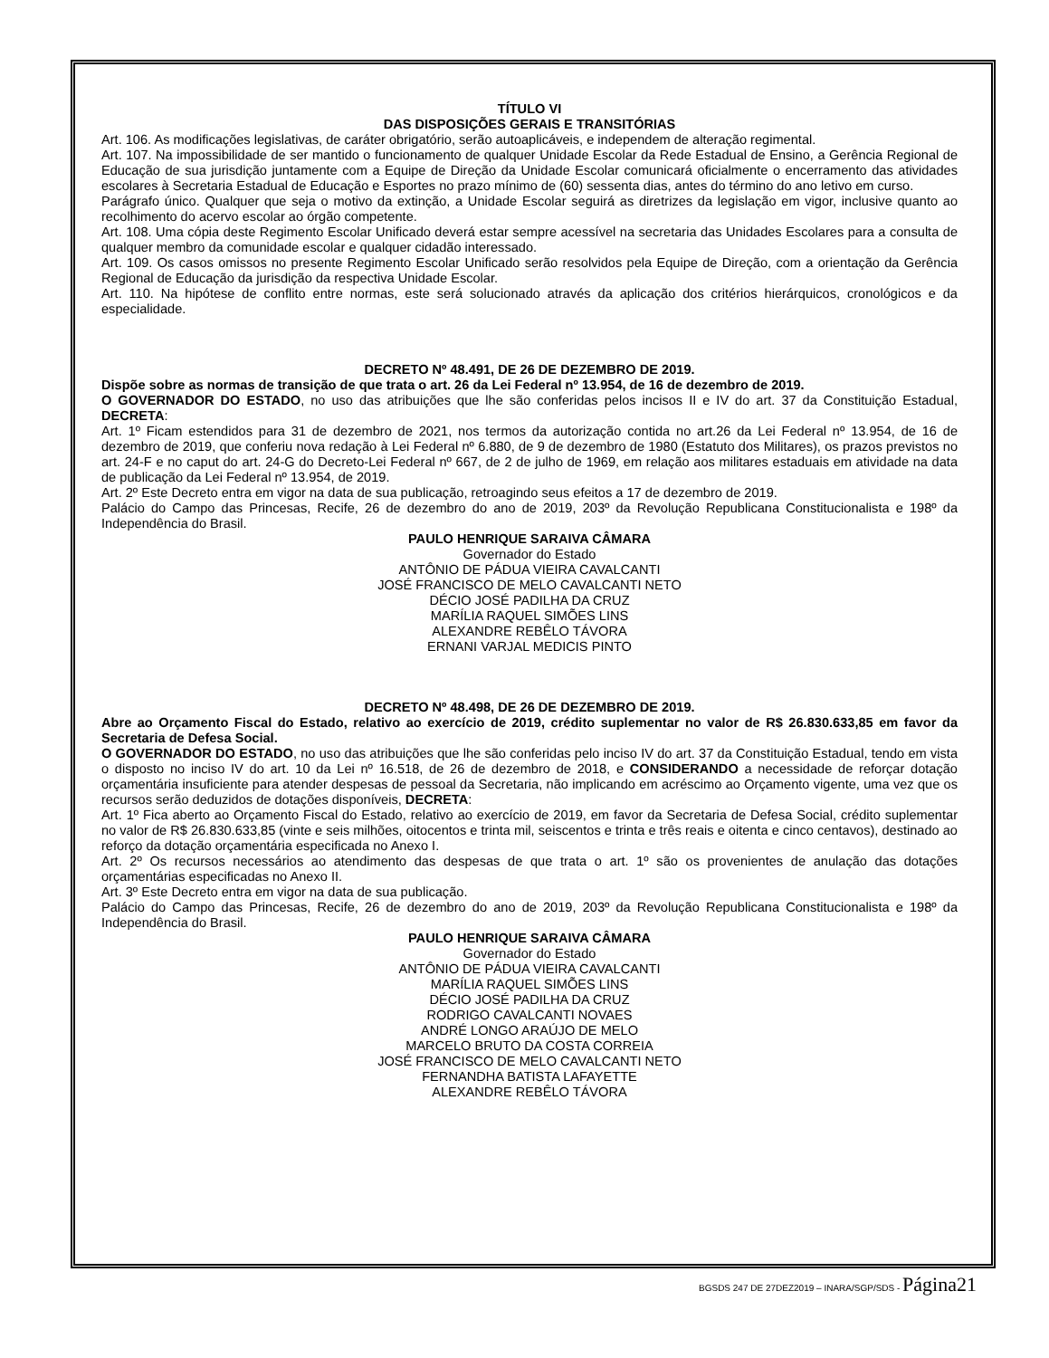TÍTULO VI
DAS DISPOSIÇÕES GERAIS E TRANSITÓRIAS
Art. 106. As modificações legislativas, de caráter obrigatório, serão autoaplicáveis, e independem de alteração regimental.
Art. 107. Na impossibilidade de ser mantido o funcionamento de qualquer Unidade Escolar da Rede Estadual de Ensino, a Gerência Regional de Educação de sua jurisdição juntamente com a Equipe de Direção da Unidade Escolar comunicará oficialmente o encerramento das atividades escolares à Secretaria Estadual de Educação e Esportes no prazo mínimo de (60) sessenta dias, antes do término do ano letivo em curso.
Parágrafo único. Qualquer que seja o motivo da extinção, a Unidade Escolar seguirá as diretrizes da legislação em vigor, inclusive quanto ao recolhimento do acervo escolar ao órgão competente.
Art. 108. Uma cópia deste Regimento Escolar Unificado deverá estar sempre acessível na secretaria das Unidades Escolares para a consulta de qualquer membro da comunidade escolar e qualquer cidadão interessado.
Art. 109. Os casos omissos no presente Regimento Escolar Unificado serão resolvidos pela Equipe de Direção, com a orientação da Gerência Regional de Educação da jurisdição da respectiva Unidade Escolar.
Art. 110. Na hipótese de conflito entre normas, este será solucionado através da aplicação dos critérios hierárquicos, cronológicos e da especialidade.
DECRETO Nº 48.491, DE 26 DE DEZEMBRO DE 2019.
Dispõe sobre as normas de transição de que trata o art. 26 da Lei Federal nº 13.954, de 16 de dezembro de 2019.
O GOVERNADOR DO ESTADO, no uso das atribuições que lhe são conferidas pelos incisos II e IV do art. 37 da Constituição Estadual, DECRETA:
Art. 1º Ficam estendidos para 31 de dezembro de 2021, nos termos da autorização contida no art.26 da Lei Federal nº 13.954, de 16 de dezembro de 2019, que conferiu nova redação à Lei Federal nº 6.880, de 9 de dezembro de 1980 (Estatuto dos Militares), os prazos previstos no art. 24-F e no caput do art. 24-G do Decreto-Lei Federal nº 667, de 2 de julho de 1969, em relação aos militares estaduais em atividade na data de publicação da Lei Federal nº 13.954, de 2019.
Art. 2º Este Decreto entra em vigor na data de sua publicação, retroagindo seus efeitos a 17 de dezembro de 2019.
Palácio do Campo das Princesas, Recife, 26 de dezembro do ano de 2019, 203º da Revolução Republicana Constitucionalista e 198º da Independência do Brasil.
PAULO HENRIQUE SARAIVA CÂMARA
Governador do Estado
ANTÔNIO DE PÁDUA VIEIRA CAVALCANTI
JOSÉ FRANCISCO DE MELO CAVALCANTI NETO
DÉCIO JOSÉ PADILHA DA CRUZ
MARÍLIA RAQUEL SIMÕES LINS
ALEXANDRE REBÊLO TÁVORA
ERNANI VARJAL MEDICIS PINTO
DECRETO Nº 48.498, DE 26 DE DEZEMBRO DE 2019.
Abre ao Orçamento Fiscal do Estado, relativo ao exercício de 2019, crédito suplementar no valor de R$ 26.830.633,85 em favor da Secretaria de Defesa Social.
O GOVERNADOR DO ESTADO, no uso das atribuições que lhe são conferidas pelo inciso IV do art. 37 da Constituição Estadual, tendo em vista o disposto no inciso IV do art. 10 da Lei nº 16.518, de 26 de dezembro de 2018, e CONSIDERANDO a necessidade de reforçar dotação orçamentária insuficiente para atender despesas de pessoal da Secretaria, não implicando em acréscimo ao Orçamento vigente, uma vez que os recursos serão deduzidos de dotações disponíveis, DECRETA:
Art. 1º Fica aberto ao Orçamento Fiscal do Estado, relativo ao exercício de 2019, em favor da Secretaria de Defesa Social, crédito suplementar no valor de R$ 26.830.633,85 (vinte e seis milhões, oitocentos e trinta mil, seiscentos e trinta e três reais e oitenta e cinco centavos), destinado ao reforço da dotação orçamentária especificada no Anexo I.
Art. 2º Os recursos necessários ao atendimento das despesas de que trata o art. 1º são os provenientes de anulação das dotações orçamentárias especificadas no Anexo II.
Art. 3º Este Decreto entra em vigor na data de sua publicação.
Palácio do Campo das Princesas, Recife, 26 de dezembro do ano de 2019, 203º da Revolução Republicana Constitucionalista e 198º da Independência do Brasil.
PAULO HENRIQUE SARAIVA CÂMARA
Governador do Estado
ANTÔNIO DE PÁDUA VIEIRA CAVALCANTI
MARÍLIA RAQUEL SIMÕES LINS
DÉCIO JOSÉ PADILHA DA CRUZ
RODRIGO CAVALCANTI NOVAES
ANDRÉ LONGO ARAÚJO DE MELO
MARCELO BRUTO DA COSTA CORREIA
JOSÉ FRANCISCO DE MELO CAVALCANTI NETO
FERNANDHA BATISTA LAFAYETTE
ALEXANDRE REBÊLO TÁVORA
BGSDS 247 DE 27DEZ2019 – INARA/SGP/SDS - Página21